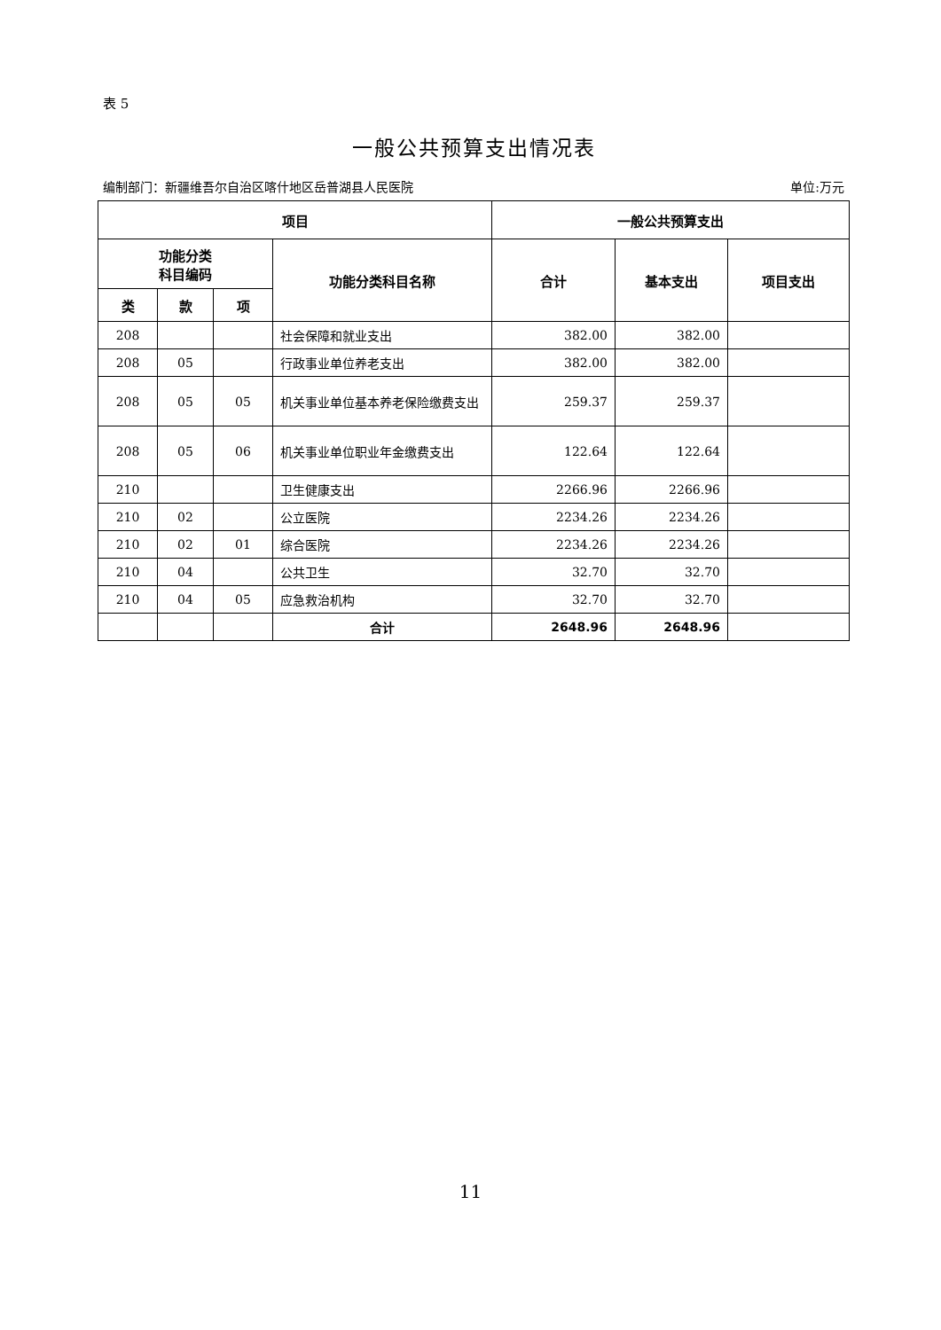表 5
一般公共预算支出情况表
编制部门：新疆维吾尔自治区喀什地区岳普湖县人民医院 单位:万元
| 项目 | | | | 一般公共预算支出 | | |
| --- | --- | --- | --- | --- | --- | --- |
| 功能分类 科目编码 | | | 功能分类科目名称 | 合计 | 基本支出 | 项目支出 |
| 类 | 款 | 项 | | | | |
| 208 | | | 社会保障和就业支出 | 382.00 | 382.00 | |
| 208 | 05 | | 行政事业单位养老支出 | 382.00 | 382.00 | |
| 208 | 05 | 05 | 机关事业单位基本养老保险缴费支出 | 259.37 | 259.37 | |
| 208 | 05 | 06 | 机关事业单位职业年金缴费支出 | 122.64 | 122.64 | |
| 210 | | | 卫生健康支出 | 2266.96 | 2266.96 | |
| 210 | 02 | | 公立医院 | 2234.26 | 2234.26 | |
| 210 | 02 | 01 | 综合医院 | 2234.26 | 2234.26 | |
| 210 | 04 | | 公共卫生 | 32.70 | 32.70 | |
| 210 | 04 | 05 | 应急救治机构 | 32.70 | 32.70 | |
| | | | 合计 | 2648.96 | 2648.96 | |
11